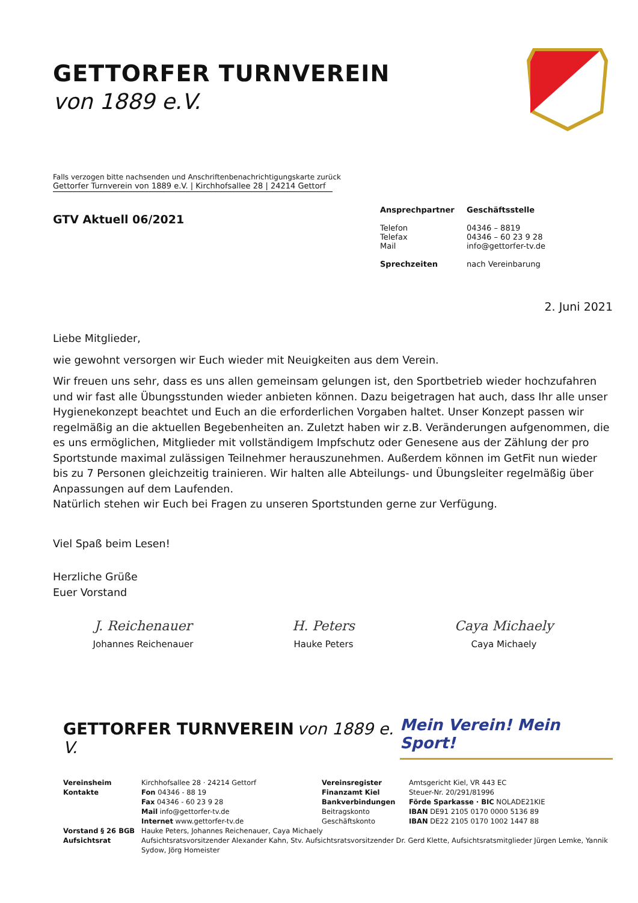GETTORFER TURNVEREIN
von 1889 e.V.
Falls verzogen bitte nachsenden und Anschriftenbenachrichtigungskarte zurück
Gettorfer Turnverein von 1889 e.V. | Kirchhofsallee 28 | 24214 Gettorf
GTV Aktuell 06/2021
Ansprechpartner Geschäftsstelle
Telefon 04346 – 8819
Telefax 04346 – 60 23 9 28
Mail info@gettorfer-tv.de
Sprechzeiten nach Vereinbarung
2. Juni 2021
Liebe Mitglieder,
wie gewohnt versorgen wir Euch wieder mit Neuigkeiten aus dem Verein.
Wir freuen uns sehr, dass es uns allen gemeinsam gelungen ist, den Sportbetrieb wieder hochzufahren und wir fast alle Übungsstunden wieder anbieten können. Dazu beigetragen hat auch, dass Ihr alle unser Hygienekonzept beachtet und Euch an die erforderlichen Vorgaben haltet. Unser Konzept passen wir regelmäßig an die aktuellen Begebenheiten an. Zuletzt haben wir z.B. Veränderungen aufgenommen, die es uns ermöglichen, Mitglieder mit vollständigem Impfschutz oder Genesene aus der Zählung der pro Sportstunde maximal zulässigen Teilnehmer herauszunehmen. Außerdem können im GetFit nun wieder bis zu 7 Personen gleichzeitig trainieren. Wir halten alle Abteilungs- und Übungsleiter regelmäßig über Anpassungen auf dem Laufenden.
Natürlich stehen wir Euch bei Fragen zu unseren Sportstunden gerne zur Verfügung.
Viel Spaß beim Lesen!
Herzliche Grüße
Euer Vorstand
J. Reichenauer
Johannes Reichenauer
H. Peters
Hauke Peters
Caya Michaely
Caya Michaely
GETTORFER TURNVEREIN von 1889 e. V.
Mein Verein! Mein Sport!
| Vereinsheim Kontakte | Kirchhofsallee 28 · 24214 Gettorf Fon 04346 - 88 19 Fax 04346 - 60 23 9 28 Mail info@gettorfer-tv.de Internet www.gettorfer-tv.de | Vereinsregister Finanzamt Kiel Bankverbindungen Beitragskonto Geschäftskonto | Amtsgericht Kiel, VR 443 EC Steuer-Nr. 20/291/81996 Förde Sparkasse · BIC NOLADE21KIE IBAN DE91 2105 0170 0000 5136 89 IBAN DE22 2105 0170 1002 1447 88 |
| Vorstand § 26 BGB Aufsichtsrat | Hauke Peters, Johannes Reichenauer, Caya Michaely Aufsichtsratsvorsitzender Alexander Kahn, Stv. Aufsichtsratsvorsitzender Dr. Gerd Klette, Aufsichtsratsmitglieder Jürgen Lemke, Yannik Sydow, Jörg Homeister | | |